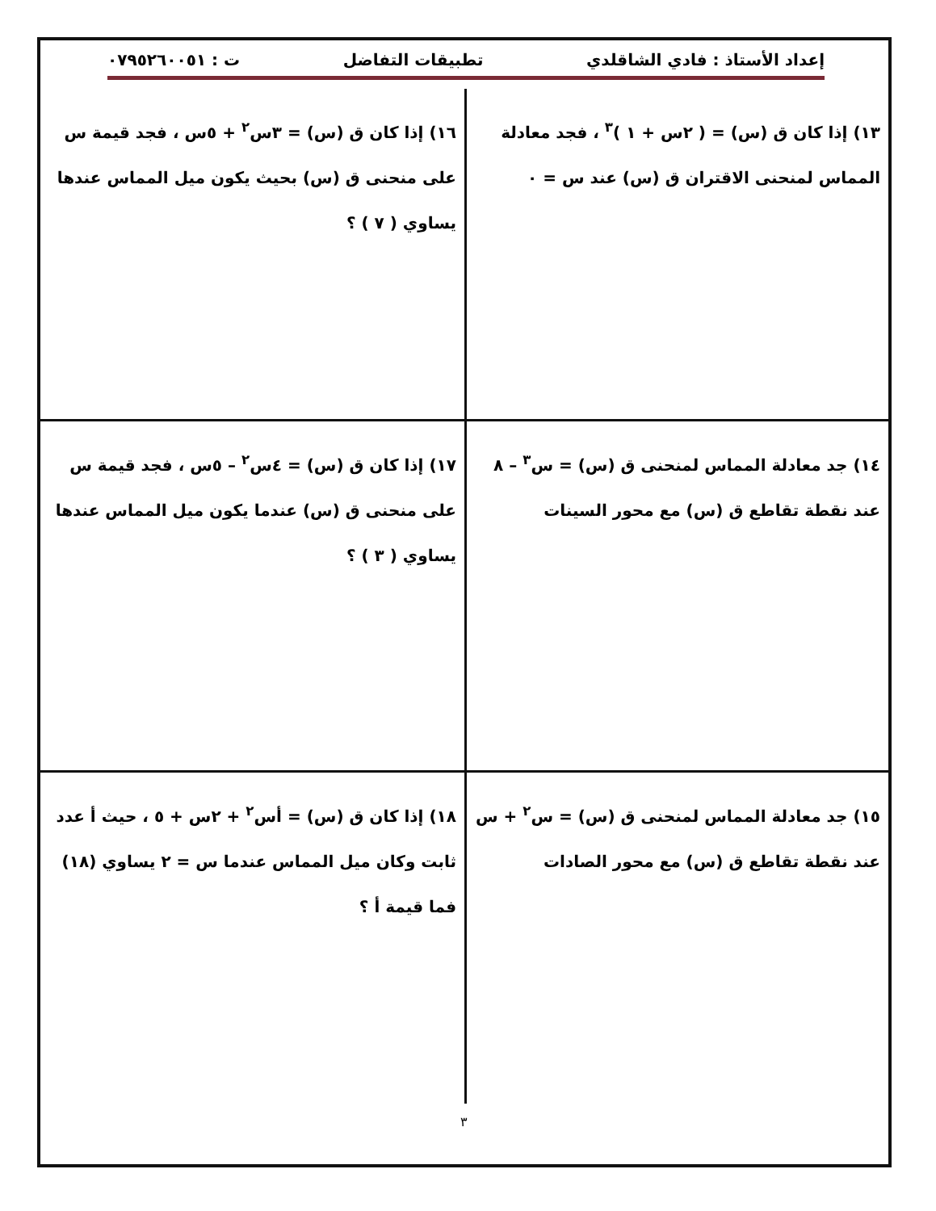إعداد الأستاذ : فادي الشاقلدي تطبيقات التفاضل ت : ٠٧٩٥٢٦٠٠٥١
١٣) إذا كان ق (س) = ( ٢س + ١ )<sup>٣</sup> ، فجد معادلة المماس لمنحنى الاقتران ق (س) عند س = ٠
١٦) إذا كان ق (س) = ٣س<sup>٢</sup> + ٥س ، فجد قيمة س على منحنى ق (س) بحيث يكون ميل المماس عندها يساوي ( ٧ ) ؟
١٤) جد معادلة المماس لمنحنى ق (س) = س<sup>٣</sup> – ٨ عند نقطة تقاطع ق (س) مع محور السينات
١٧) إذا كان ق (س) = ٤س<sup>٢</sup> – ٥س ، فجد قيمة س على منحنى ق (س) عندما يكون ميل المماس عندها يساوي ( ٣ ) ؟
١٥) جد معادلة المماس لمنحنى ق (س) = س<sup>٢</sup> + س عند نقطة تقاطع ق (س) مع محور الصادات
١٨) إذا كان ق (س) = أس<sup>٢</sup> + ٢س + ٥ ، حيث أ عدد ثابت وكان ميل المماس عندما س = ٢ يساوي (١٨) فما قيمة أ ؟
٣